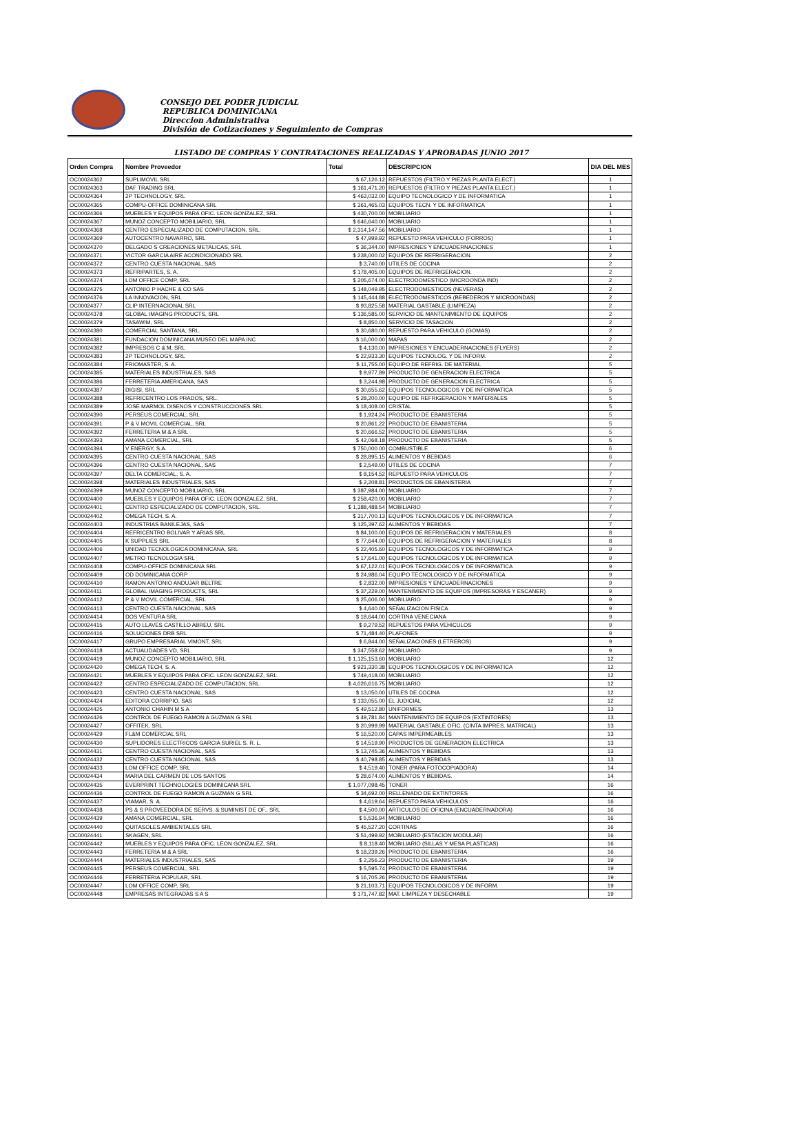CONSEJO DEL PODER JUDICIAL
REPUBLICA DOMINICANA
Direccion Administrativa
División de Cotizaciones y Seguimiento de Compras
LISTADO DE COMPRAS Y CONTRATACIONES REALIZADAS Y APROBADAS JUNIO 2017
| Orden Compra | Nombre Proveedor | Total | DESCRIPCION | DIA DEL MES |
| --- | --- | --- | --- | --- |
| OC00024362 | SUPLIMOVIL SRL | $ 67,126.12 | REPUESTOS (FILTRO Y PIEZAS PLANTA ELECT.) | 1 |
| OC00024363 | DAF TRADING SRL | $ 161,471.20 | REPUESTOS (FILTRO Y PIEZAS PLANTA ELECT.) | 1 |
| OC00024364 | 2P TECHNOLOGY, SRL | $ 463,032.00 | EQUIPO TECNOLOGICO Y DE INFORMATICA | 1 |
| OC00024365 | COMPU-OFFICE DOMINICANA SRL | $ 361,465.03 | EQUIPOS TECN. Y DE INFORMATICA | 1 |
| OC00024366 | MUEBLES Y EQUIPOS PARA OFIC. LEON GONZALEZ, SRL. | $ 430,700.00 | MOBILIARIO | 1 |
| OC00024367 | MUNOZ CONCEPTO MOBILIARIO, SRL | $ 646,640.00 | MOBILIARIO | 1 |
| OC00024368 | CENTRO ESPECIALIZADO DE COMPUTACION, SRL. | $ 2,314,147.56 | MOBILIARIO | 1 |
| OC00024369 | AUTOCENTRO NAVARRO, SRL | $ 47,999.92 | REPUESTO PARA VEHICULO (FORROS) | 1 |
| OC00024370 | DELGADO S CREACIONES METALICAS, SRL | $ 36,344.00 | IMPRESIONES Y ENCUADERNACIONES | 1 |
| OC00024371 | VICTOR GARCIA AIRE ACONDICIONADO SRL | $ 238,000.02 | EQUIPOS DE REFRIGERACION. | 2 |
| OC00024372 | CENTRO CUESTA NACIONAL, SAS | $ 3,740.00 | UTILES DE COCINA | 2 |
| OC00024373 | REFRIPARTES, S. A. | $ 178,405.00 | EQUIPOS DE REFRIGERACION. | 2 |
| OC00024374 | LOM OFFICE COMP, SRL | $ 205,674.00 | ELECTRODOMESTICO (MICROONDA IND) | 2 |
| OC00024375 | ANTONIO P HACHE & CO SAS | $ 148,049.95 | ELECTRODOMESTICOS (NEVERAS) | 2 |
| OC00024376 | LA INNOVACION, SRL | $ 145,444.88 | ELECTRODOMESTICOS (BEBEDEROS Y MICROONDAS) | 2 |
| OC00024377 | CLIP INTERNACIONAL SRL | $ 93,825.58 | MATERIAL GASTABLE (LIMPIEZA) | 2 |
| OC00024378 | GLOBAL IMAGING PRODUCTS, SRL | $ 136,585.00 | SERVICIO DE MANTENIMIENTO DE EQUIPOS | 2 |
| OC00024379 | TASAWIM, SRL | $ 8,850.00 | SERVICIO DE TASACION | 2 |
| OC00024380 | COMERCIAL SANTANA, SRL. | $ 30,680.00 | REPUESTO PARA VEHICULO (GOMAS) | 2 |
| OC00024381 | FUNDACION DOMINICANA MUSEO DEL MAPA INC | $ 16,000.00 | MAPAS | 2 |
| OC00024382 | IMPRESOS C & M, SRL | $ 4,130.00 | IMPRESIONES Y ENCUADERNACIONES (FLYERS) | 2 |
| OC00024383 | 2P TECHNOLOGY, SRL | $ 22,933.30 | EQUIPOS TECNOLOG. Y DE INFORM. | 2 |
| OC00024384 | FRIOMASTER, S. A. | $ 11,755.00 | EQUIPO DE REFRIG. DE MATERIAL | 5 |
| OC00024385 | MATERIALES INDUSTRIALES, SAS | $ 9,977.89 | PRODUCTO DE GENERACION ELECTRICA | 5 |
| OC00024386 | FERRETERIA AMERICANA, SAS | $ 3,244.98 | PRODUCTO DE GENERACION ELECTRICA | 5 |
| OC00024387 | DIGISI, SRL | $ 30,655.62 | EQUIPOS TECNOLOGICOS Y DE INFORMATICA | 5 |
| OC00024388 | REFRICENTRO LOS PRADOS, SRL. | $ 28,200.00 | EQUIPO DE REFRIGERACION Y MATERIALES | 5 |
| OC00024389 | JOSE MARMOL DISENOS Y CONSTRUCCIONES SRL | $ 18,408.00 | CRISTAL | 5 |
| OC00024390 | PERSEUS COMERCIAL, SRL | $ 1,924.24 | PRODUCTO DE EBANISTERIA | 5 |
| OC00024391 | P & V MOVIL COMERCIAL, SRL | $ 20,861.22 | PRODUCTO DE EBANISTERIA | 5 |
| OC00024392 | FERRETERIA M & A SRL | $ 20,666.52 | PRODUCTO DE EBANISTERIA | 5 |
| OC00024393 | AMANA COMERCIAL, SRL | $ 42,068.18 | PRODUCTO DE EBANISTERIA | 5 |
| OC00024394 | V ENERGY, S.A. | $ 750,000.00 | COMBUSTIBLE | 6 |
| OC00024395 | CENTRO CUESTA NACIONAL, SAS | $ 28,895.15 | ALIMENTOS Y BEBIDAS | 6 |
| OC00024396 | CENTRO CUESTA NACIONAL, SAS | $ 2,549.00 | UTILES DE COCINA | 7 |
| OC00024397 | DELTA COMERCIAL, S. A. | $ 8,154.52 | REPUESTO PARA VEHICULOS | 7 |
| OC00024398 | MATERIALES INDUSTRIALES, SAS | $ 2,208.81 | PRODUCTOS DE EBANISTERIA | 7 |
| OC00024399 | MUNOZ CONCEPTO MOBILIARIO, SRL | $ 387,984.00 | MOBILIARIO | 7 |
| OC00024400 | MUEBLES Y EQUIPOS PARA OFIC. LEON GONZALEZ, SRL. | $ 258,420.00 | MOBILIARIO | 7 |
| OC00024401 | CENTRO ESPECIALIZADO DE COMPUTACION, SRL. | $ 1,388,488.54 | MOBILIARIO | 7 |
| OC00024402 | OMEGA TECH, S. A. | $ 317,700.13 | EQUIPOS TECNOLOGICOS Y DE INFORMATICA | 7 |
| OC00024403 | INDUSTRIAS BANILEJAS, SAS | $ 125,397.62 | ALIMENTOS Y BEBIDAS | 7 |
| OC00024404 | REFRICENTRO BOLIVAR Y ARIAS SRL | $ 84,100.00 | EQUIPOS DE REFRIGERACION Y MATERIALES | 8 |
| OC00024405 | K SUPPLIES SRL | $ 77,644.00 | EQUIPOS DE REFRIGERACION Y MATERIALES | 8 |
| OC00024406 | UNIDAD TECNOLOGICA DOMINICANA, SRL | $ 22,405.60 | EQUIPOS TECNOLOGICOS Y DE INFORMATICA | 9 |
| OC00024407 | METRO TECNOLOGIA SRL | $ 17,641.00 | EQUIPOS TECNOLOGICOS Y DE INFORMATICA | 9 |
| OC00024408 | COMPU-OFFICE DOMINICANA SRL | $ 67,122.01 | EQUIPOS TECNOLOGICOS Y DE INFORMATICA | 9 |
| OC00024409 | OD DOMINICANA CORP | $ 24,986.04 | EQUIPO TECNOLOGICO Y DE INFORMATICA | 9 |
| OC00024410 | RAMON ANTONIO ANDUJAR BELTRE | $ 2,832.00 | IMPRESIONES Y ENCUADERNACIONES | 9 |
| OC00024411 | GLOBAL IMAGING PRODUCTS, SRL | $ 37,229.00 | MANTENIMIENTO DE EQUIPOS (IMPRESORAS Y ESCANER) | 9 |
| OC00024412 | P & V MOVIL COMERCIAL, SRL | $ 25,606.00 | MOBILIARIO | 9 |
| OC00024413 | CENTRO CUESTA NACIONAL, SAS | $ 4,640.00 | SEÑALIZACION FISICA | 9 |
| OC00024414 | DOS VENTURA SRL | $ 18,644.00 | CORTINA VENECIANA | 9 |
| OC00024415 | AUTO LLAVES CASTILLO ABREU, SRL | $ 9,279.52 | REPUESTOS PARA VEHICULOS | 9 |
| OC00024416 | SOLUCIONES DRB SRL | $ 71,484.40 | PLAFONES | 9 |
| OC00024417 | GRUPO EMPRESARIAL VIMONT, SRL | $ 6,844.00 | SEÑALIZACIONES (LETREROS) | 9 |
| OC00024418 | ACTUALIDADES VD, SRL | $ 347,558.62 | MOBILIARIO | 9 |
| OC00024419 | MUNOZ CONCEPTO MOBILIARIO, SRL | $ 1,125,153.60 | MOBILIARIO | 12 |
| OC00024420 | OMEGA TECH, S. A. | $ 921,330.38 | EQUIPOS TECNOLOGICOS Y DE INFORMATICA | 12 |
| OC00024421 | MUEBLES Y EQUIPOS PARA OFIC. LEON GONZALEZ, SRL. | $ 749,418.00 | MOBILIARIO | 12 |
| OC00024422 | CENTRO ESPECIALIZADO DE COMPUTACION, SRL. | $ 4,026,616.75 | MOBILIARIO | 12 |
| OC00024423 | CENTRO CUESTA NACIONAL, SAS | $ 13,050.00 | UTILES DE COCINA | 12 |
| OC00024424 | EDITORA CORRIPIO, SAS | $ 133,055.00 | EL JUDICIAL | 12 |
| OC00024425 | ANTONIO CHAHIN M S A | $ 49,512.80 | UNIFORMES | 13 |
| OC00024426 | CONTROL DE FUEGO RAMON A GUZMAN G SRL | $ 49,781.84 | MANTENIMIENTO DE EQUIPOS (EXTINTORES) | 13 |
| OC00024427 | OFFITEK, SRL | $ 20,999.99 | MATERIAL GASTABLE OFIC. (CINTA IMPRES. MATRICAL) | 13 |
| OC00024429 | FL&M COMERCIAL SRL | $ 16,520.00 | CAPAS IMPERMEABLES | 13 |
| OC00024430 | SUPLIDORES ELECTRICOS GARCIA SURIEL S. R. L. | $ 14,519.90 | PRODUCTOS DE GENERACION ELECTRICA | 13 |
| OC00024431 | CENTRO CUESTA NACIONAL, SAS | $ 13,745.36 | ALIMENTOS Y BEBIDAS | 13 |
| OC00024432 | CENTRO CUESTA NACIONAL, SAS | $ 40,798.85 | ALIMENTOS Y BEBIDAS | 13 |
| OC00024433 | LOM OFFICE COMP, SRL | $ 4,519.40 | TONER (PARA FOTOCOPIADORA) | 14 |
| OC00024434 | MARIA DEL CARMEN DE LOS SANTOS | $ 28,674.00 | ALIMENTOS Y BEBIDAS. | 14 |
| OC00024435 | EVERPRINT TECHNOLOGIES DOMINICANA SRL | $ 1,077,098.45 | TONER | 16 |
| OC00024436 | CONTROL DE FUEGO RAMON A GUZMAN G SRL | $ 34,692.00 | RELLENADO DE EXTINTORES | 16 |
| OC00024437 | VIAMAR, S. A. | $ 4,619.64 | REPUESTO PARA VEHICULOS | 16 |
| OC00024438 | PS & S PROVEEDORA DE SERVS. & SUMINIST DE OF., SRL | $ 4,500.00 | ARTICULOS DE OFICINA (ENCUADERNADORA) | 16 |
| OC00024439 | AMANA COMERCIAL, SRL | $ 5,536.94 | MOBILIARIO | 16 |
| OC00024440 | QUITASOLES AMBIENTALES SRL | $ 45,527.20 | CORTINAS | 16 |
| OC00024441 | SKAGEN, SRL | $ 51,499.92 | MOBILIARIO (ESTACION MODULAR) | 16 |
| OC00024442 | MUEBLES Y EQUIPOS PARA OFIC. LEON GONZALEZ, SRL. | $ 8,118.40 | MOBILIARIO (SILLAS Y MESA PLASTICAS) | 16 |
| OC00024443 | FERRETERIA M & A SRL | $ 18,239.26 | PRODUCTO DE EBANISTERIA | 16 |
| OC00024444 | MATERIALES INDUSTRIALES, SAS | $ 2,256.23 | PRODUCTO DE EBANISTERIA | 19 |
| OC00024445 | PERSEUS COMERCIAL, SRL | $ 5,595.74 | PRODUCTO DE EBANISTERIA | 19 |
| OC00024446 | FERRETERIA POPULAR, SRL | $ 16,705.26 | PRODUCTO DE EBANISTERIA | 19 |
| OC00024447 | LOM OFFICE COMP, SRL | $ 21,103.71 | EQUIPOS TECNOLOGICOS Y DE INFORM. | 19 |
| OC00024448 | EMPRESAS INTEGRADAS S A S | $ 171,747.82 | MAT. LIMPIEZA Y DESECHABLE | 19 |